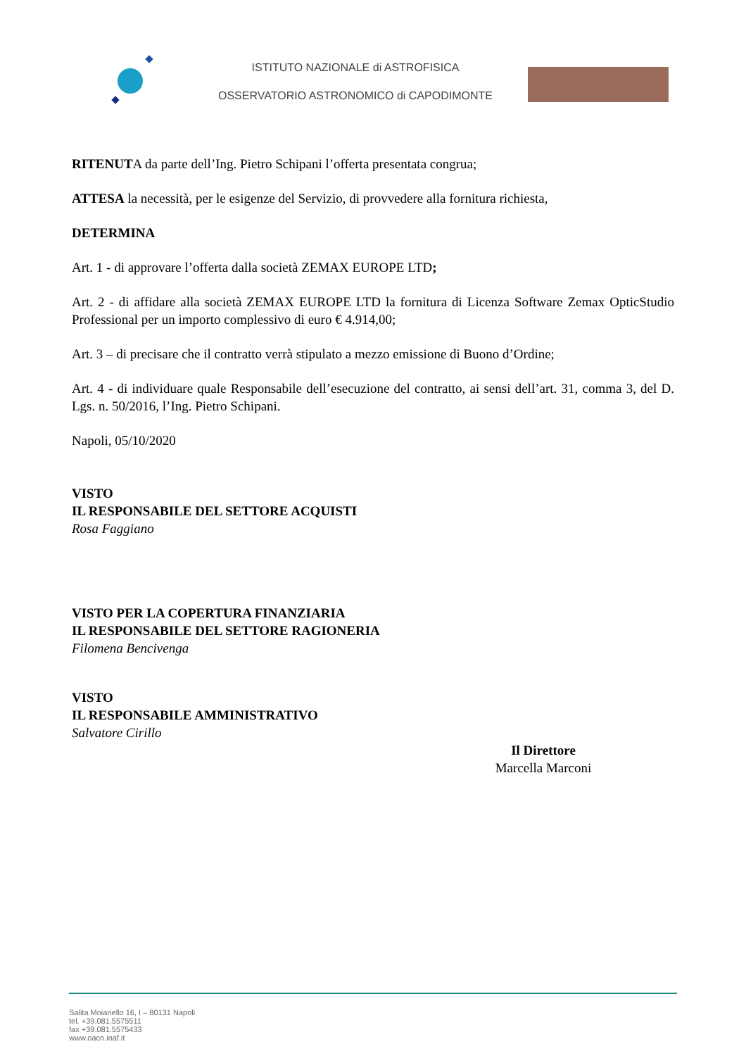ISTITUTO NAZIONALE di ASTROFISICA
OSSERVATORIO ASTRONOMICO di CAPODIMONTE
RITENUTA da parte dell’Ing. Pietro Schipani l’offerta presentata congrua;
ATTESA la necessità, per le esigenze del Servizio, di provvedere alla fornitura richiesta,
DETERMINA
Art. 1 - di approvare l’offerta dalla società ZEMAX EUROPE LTD;
Art. 2 - di affidare alla società ZEMAX EUROPE LTD la fornitura di Licenza Software Zemax OpticStudio Professional per un importo complessivo di euro € 4.914,00;
Art. 3 – di precisare che il contratto verrà stipulato a mezzo emissione di Buono d’Ordine;
Art. 4 - di individuare quale Responsabile dell’esecuzione del contratto, ai sensi dell’art. 31, comma 3, del D. Lgs. n. 50/2016, l’Ing. Pietro Schipani.
Napoli, 05/10/2020
VISTO
IL RESPONSABILE DEL SETTORE ACQUISTI
Rosa Faggiano
VISTO PER LA COPERTURA FINANZIARIA
IL RESPONSABILE DEL SETTORE RAGIONERIA
Filomena Bencivenga
VISTO
IL RESPONSABILE AMMINISTRATIVO
Salvatore Cirillo
Il Direttore
Marcella Marconi
Salita Moiariello 16, I – 80131 Napoli
tel. +39.081.5575511
fax +39.081.5575433
www.oacn.inaf.it